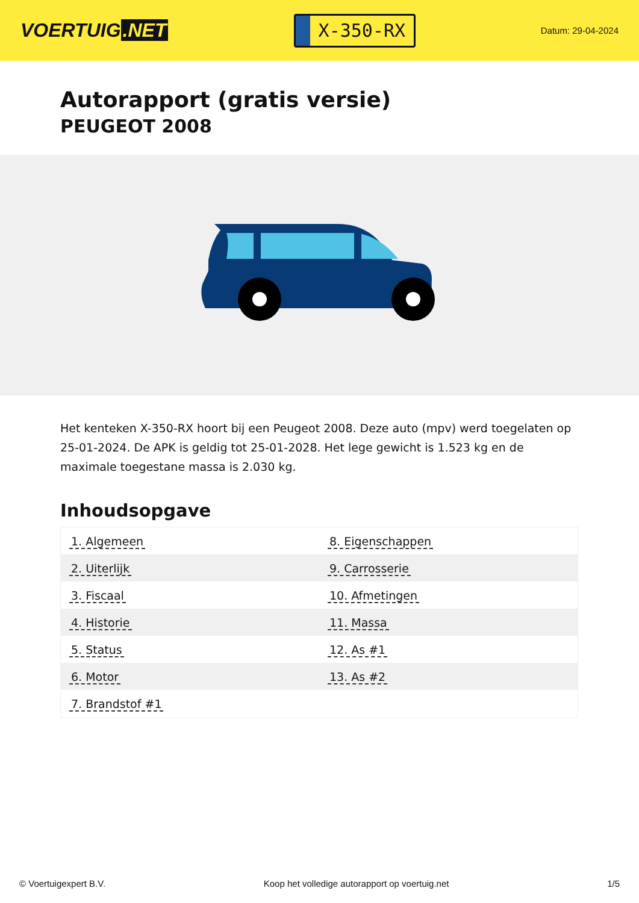VOERTUIG.NET
X-350-RX
Datum: 29-04-2024
Autorapport (gratis versie)
PEUGEOT 2008
Het kenteken X-350-RX hoort bij een Peugeot 2008. Deze auto (mpv) werd toegelaten op 25-01-2024. De APK is geldig tot 25-01-2028. Het lege gewicht is 1.523 kg en de maximale toegestane massa is 2.030 kg.
Inhoudsopgave
| 1. Algemeen | 8. Eigenschappen |
| 2. Uiterlijk | 9. Carrosserie |
| 3. Fiscaal | 10. Afmetingen |
| 4. Historie | 11. Massa |
| 5. Status | 12. As #1 |
| 6. Motor | 13. As #2 |
| 7. Brandstof #1 | |
© Voertuigexpert B.V. Koop het volledige autorapport op voertuig.net 1/5